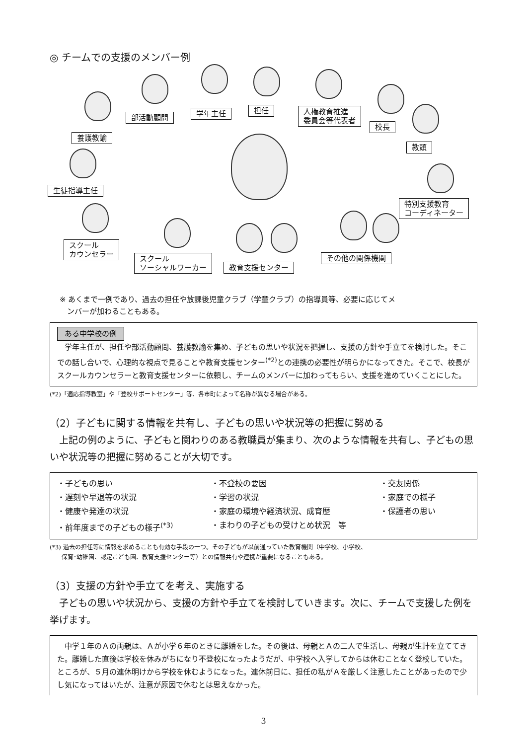◎ チームでの支援のメンバー例
部活動顧問 学年主任 担任
人権教育推進
委員会等代表者
校長
養護教諭
教頭
生徒指導主任
特別支援教育
コーディネーター
スクール
カウンセラー
スクール
ソーシャルワーカー
教育支援センター
その他の関係機関
※ あくまで一例であり、過去の担任や放課後児童クラブ（学童クラブ）の指導員等、必要に応じてメ
　ンバーが加わることもある。
ある中学校の例
　学年主任が、担任や部活動顧問、養護教諭を集め、子どもの思いや状況を把握し、支援の方針や手立てを検討した。そこでの話し合いで、心理的な視点で見ることや教育支援センター<sup>(*2)</sup>との連携の必要性が明らかになってきた。そこで、校長がスクールカウンセラーと教育支援センターに依頼し、チームのメンバーに加わってもらい、支援を進めていくことにした。
(*2)「適応指導教室」や「登校サポートセンター」等、各市町によって名称が異なる場合がある。
（2）子どもに関する情報を共有し、子どもの思いや状況等の把握に努める
　上記の例のように、子どもと関わりのある教職員が集まり、次のような情報を共有し、子どもの思いや状況等の把握に努めることが大切です。
・子どもの思い
・不登校の要因
・交友関係
・遅刻や早退等の状況
・学習の状況
・家庭での様子
・健康や発達の状況
・家庭の環境や経済状況、成育歴
・保護者の思い
・前年度までの子どもの様子<sup>(*3)</sup>
・まわりの子どもの受けとめ状況　等
(*3) 過去の担任等に情報を求めることも有効な手段の一つ。その子どもが以前通っていた教育機関（中学校、小学校、
　　保育･幼稚園、認定こども園、教育支援センター等）との情報共有や連携が重要になることもある。
（3）支援の方針や手立てを考え、実施する
　子どもの思いや状況から、支援の方針や手立てを検討していきます。次に、チームで支援した例を挙げます。
　中学１年のＡの両親は、Ａが小学６年のときに離婚をした。その後は、母親とＡの二人で生活し、母親が生計を立ててきた。離婚した直後は学校を休みがちになり不登校になったようだが、中学校へ入学してからは休むことなく登校していた。ところが、５月の連休明けから学校を休むようになった。連休前日に、担任の私がＡを厳しく注意したことがあったので少し気になってはいたが、注意が原因で休むとは思えなかった。
3